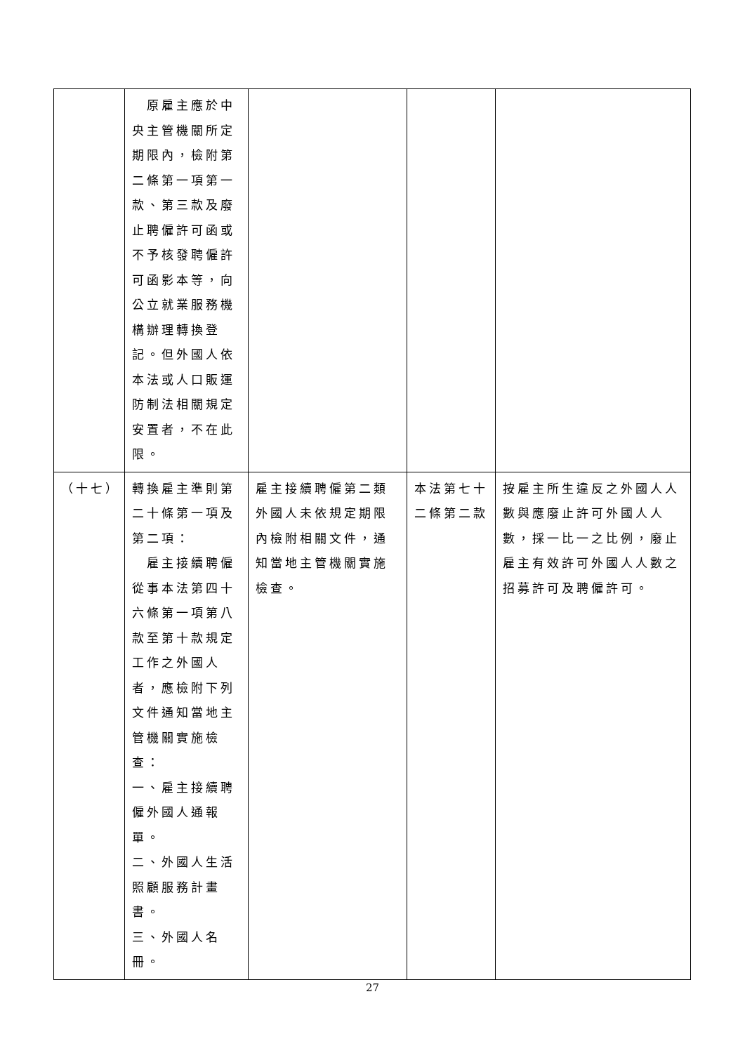| | 原雇主應於中央主管機關所定期限內，檢附第二條第一項第一款、第三款及廢止聘僱許可函或不予核發聘僱許可函影本等，向公立就業服務機構辦理轉換登記。但外國人依本法或人口販運防制法相關規定安置者，不在此限。 | | | |
| （十七） | 轉換雇主準則第二十條第一項及第二項： 雇主接續聘僱從事本法第四十六條第一項第八款至第十款規定工作之外國人者，應檢附下列文件通知當地主管機關實施檢查： 一、雇主接續聘僱外國人通報單。 二、外國人生活照顧服務計畫書。 三、外國人名冊。 | 雇主接續聘僱第二類外國人未依規定期限內檢附相關文件，通知當地主管機關實施檢查。 | 本法第七十二條第二款 | 按雇主所生違反之外國人人數與應廢止許可外國人人數，採一比一之比例，廢止雇主有效許可外國人人數之招募許可及聘僱許可。 |
27